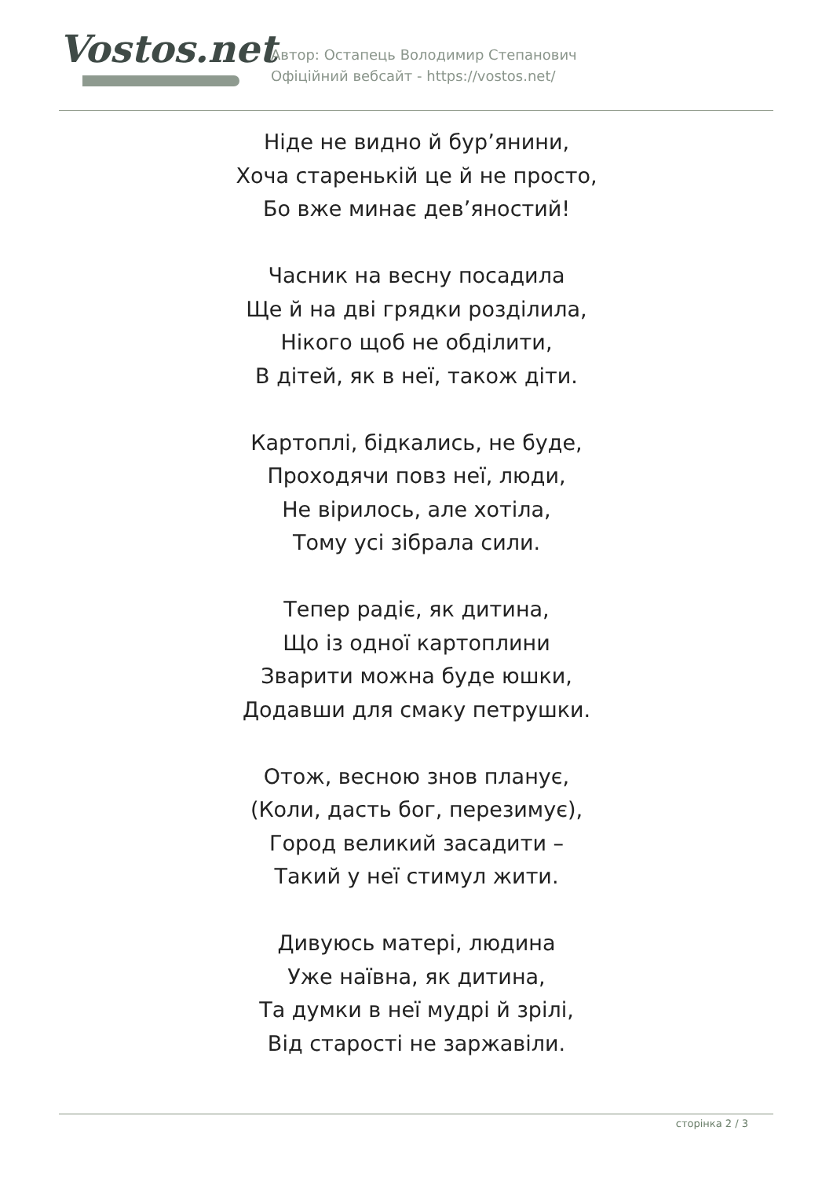Vostos.net
Автор: Остапець Володимир Степанович
Офіційний вебсайт - https://vostos.net/
Ніде не видно й бур’янини,
Хоча старенькій це й не просто,
Бо вже минає дев’яностий!
Часник на весну посадила
Ще й на дві грядки розділила,
Нікого щоб не обділити,
В дітей, як в неї, також діти.
Картоплі, бідкались, не буде,
Проходячи повз неї, люди,
Не вірилось, але хотіла,
Тому усі зібрала сили.
Тепер радіє, як дитина,
Що із одної картоплини
Зварити можна буде юшки,
Додавши для смаку петрушки.
Отож, весною знов планує,
(Коли, дасть бог, перезимує),
Город великий засадити –
Такий у неї стимул жити.
Дивуюсь матері, людина
Уже наївна, як дитина,
Та думки в неї мудрі й зрілі,
Від старості не заржавіли.
сторінка 2 / 3